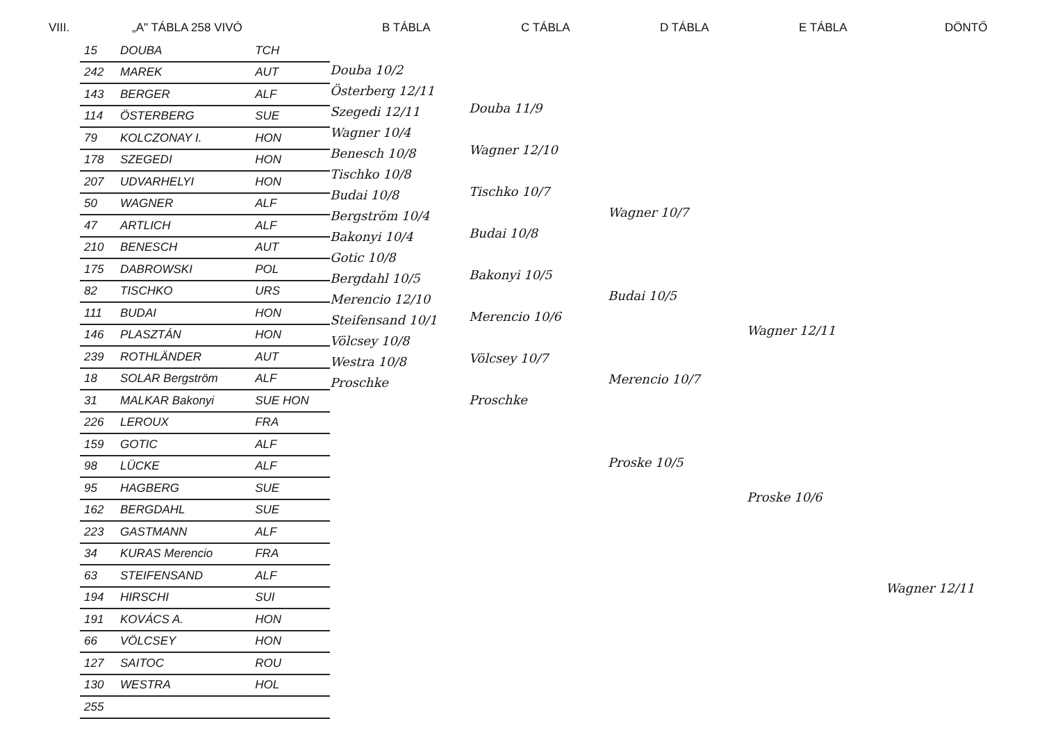VIII. „A" TÁBLA 258 VIVÓ B TÁBLA C TÁBLA D TÁBLA E TÁBLA DÖNTŐ
| 15 | DOUBA | TCH |
| 242 | MAREK | AUT |
| 143 | BERGER | ALF |
| 114 | ÖSTERBERG | SUE |
| 79 | KOLCZONAY I. | HON |
| 178 | SZEGEDI | HON |
| 207 | UDVARHELYI | HON |
| 50 | WAGNER | ALF |
| 47 | ARTLICH | ALF |
| 210 | BENESCH | AUT |
| 175 | DABROWSKI | POL |
| 82 | TISCHKO | URS |
| 111 | BUDAI | HON |
| 146 | PLASZTÁN | HON |
| 239 | ROTHLÄNDER | AUT |
| 18 | SOLAR Bergström | ALF |
| 31 | MALKAR Bakonyi | SUE HON |
| 226 | LEROUX | FRA |
| 159 | GOTIC | ALF |
| 98 | LÜCKE | ALF |
| 95 | HAGBERG | SUE |
| 162 | BERGDAHL | SUE |
| 223 | GASTMANN | ALF |
| 34 | KURAS Merencio | FRA |
| 63 | STEIFENSAND | ALF |
| 194 | HIRSCHI | SUI |
| 191 | KOVÁCS A. | HON |
| 66 | VÖLCSEY | HON |
| 127 | SAITOC | ROU |
| 130 | WESTRA | HOL |
| 255 | | |
Douba 10/2
Österberg 12/11
Szegedi 12/11
Wagner 10/4
Benesch 10/8
Tischko 10/8
Budai 10/8
Bergström 10/4
Bakonyi 10/4
Gotic 10/8
Bergdahl 10/5
Merencio 12/10
Steifensand 10/1
Völcsey 10/8
Westra 10/8
Proschke
Douba 11/9
Wagner 12/10
Tischko 10/7
Budai 10/8
Bakonyi 10/5
Merencio 10/6
Völcsey 10/7
Proschke
Wagner 10/7
Budai 10/5
Merencio 10/7
Proske 10/5
Wagner 12/11
Proske 10/6
Wagner 12/11